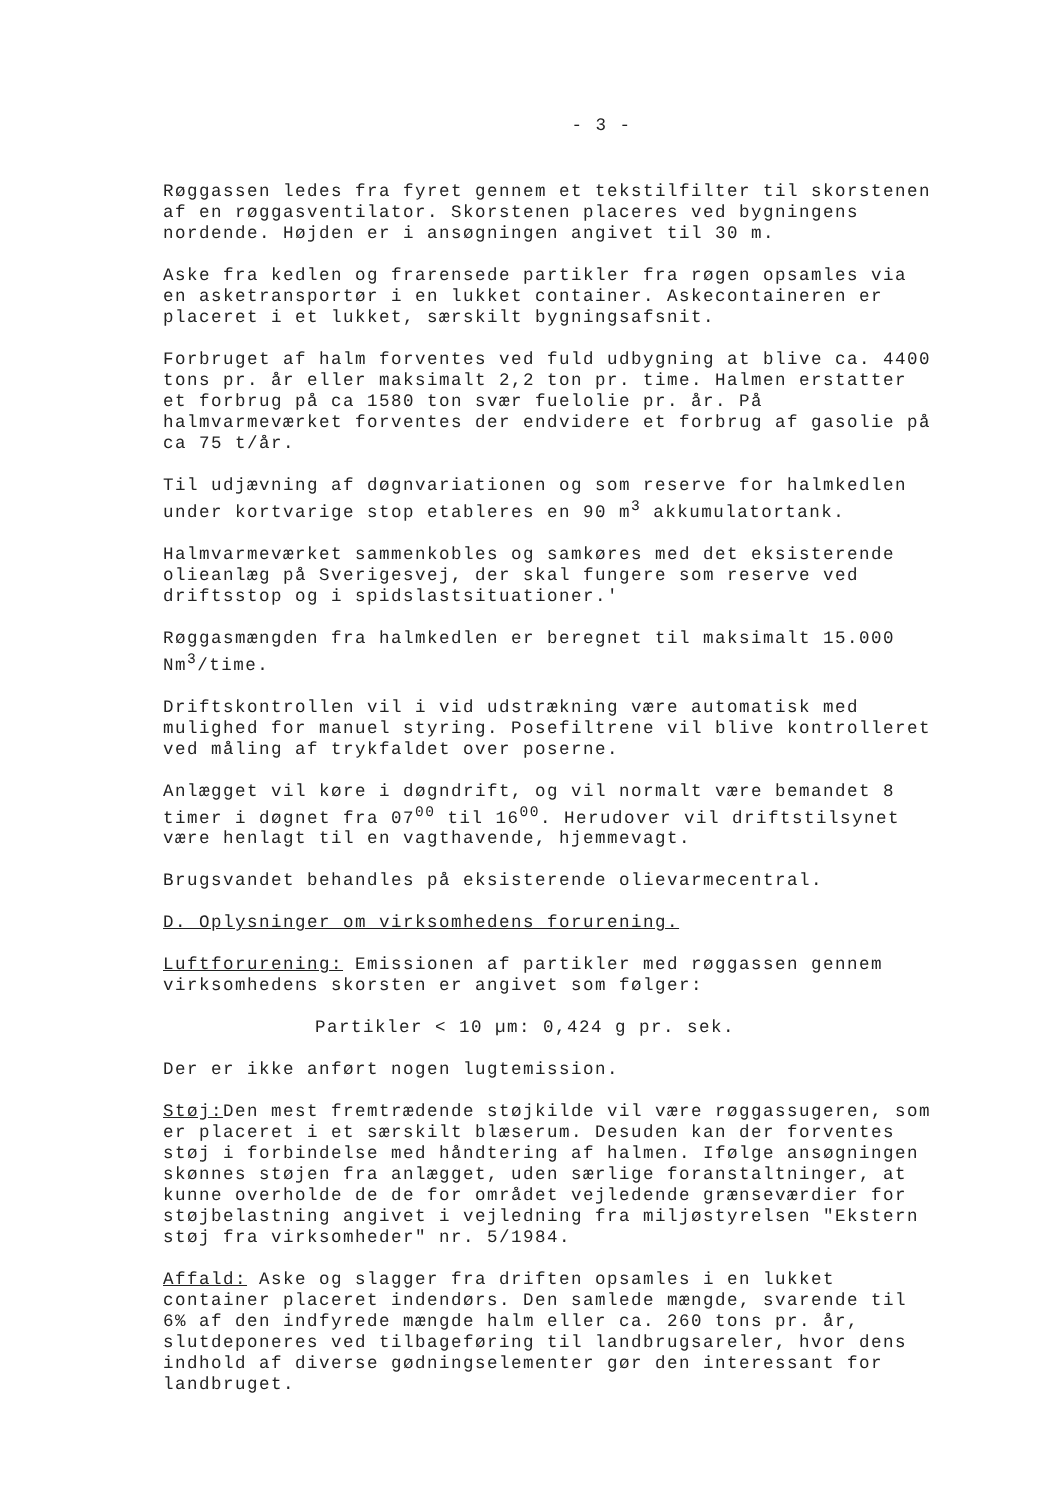- 3 -
Røggassen ledes fra fyret gennem et tekstilfilter til skorstenen af en røggasventilator. Skorstenen placeres ved bygningens nordende. Højden er i ansøgningen angivet til 30 m.
Aske fra kedlen og frarensede partikler fra røgen opsamles via en asketransportør i en lukket container. Askecontaineren er placeret i et lukket, særskilt bygningsafsnit.
Forbruget af halm forventes ved fuld udbygning at blive ca. 4400 tons pr. år eller maksimalt 2,2 ton pr. time. Halmen erstatter et forbrug på ca 1580 ton svær fuelolie pr. år. På halmvarmeværket forventes der endvidere et forbrug af gasolie på ca 75 t/år.
Til udjævning af døgnvariationen og som reserve for halmkedlen under kortvarige stop etableres en 90 m<sup>3</sup> akkumulatortank.
Halmvarmeværket sammenkobles og samkøres med det eksisterende olieanlæg på Sverigesvej, der skal fungere som reserve ved driftsstop og i spidslastsituationer.'
Røggasmængden fra halmkedlen er beregnet til maksimalt 15.000 Nm<sup>3</sup>/time.
Driftskontrollen vil i vid udstrækning være automatisk med mulighed for manuel styring. Posefiltrene vil blive kontrolleret ved måling af trykfaldet over poserne.
Anlægget vil køre i døgndrift, og vil normalt være bemandet 8 timer i døgnet fra 07<sup>00</sup> til 16<sup>00</sup>. Herudover vil driftstilsynet være henlagt til en vagthavende, hjemmevagt.
Brugsvandet behandles på eksisterende olievarmecentral.
D. Oplysninger om virksomhedens forurening.
Luftforurening: Emissionen af partikler med røggassen gennem virksomhedens skorsten er angivet som følger:
Partikler < 10 µm: 0,424 g pr. sek.
Der er ikke anført nogen lugtemission.
Støj: Den mest fremtrædende støjkilde vil være røggassugeren, som er placeret i et særskilt blæserum. Desuden kan der forventes støj i forbindelse med håndtering af halmen. Ifølge ansøgningen skønnes støjen fra anlægget, uden særlige foranstaltninger, at kunne overholde de de for området vejledende grænseværdier for støjbelastning angivet i vejledning fra miljøstyrelsen "Ekstern støj fra virksomheder" nr. 5/1984.
Affald: Aske og slagger fra driften opsamles i en lukket container placeret indendørs. Den samlede mængde, svarende til 6% af den indfyrede mængde halm eller ca. 260 tons pr. år, slutdeponeres ved tilbageføring til landbrugsareler, hvor dens indhold af diverse gødningselementer gør den interessant for landbruget.